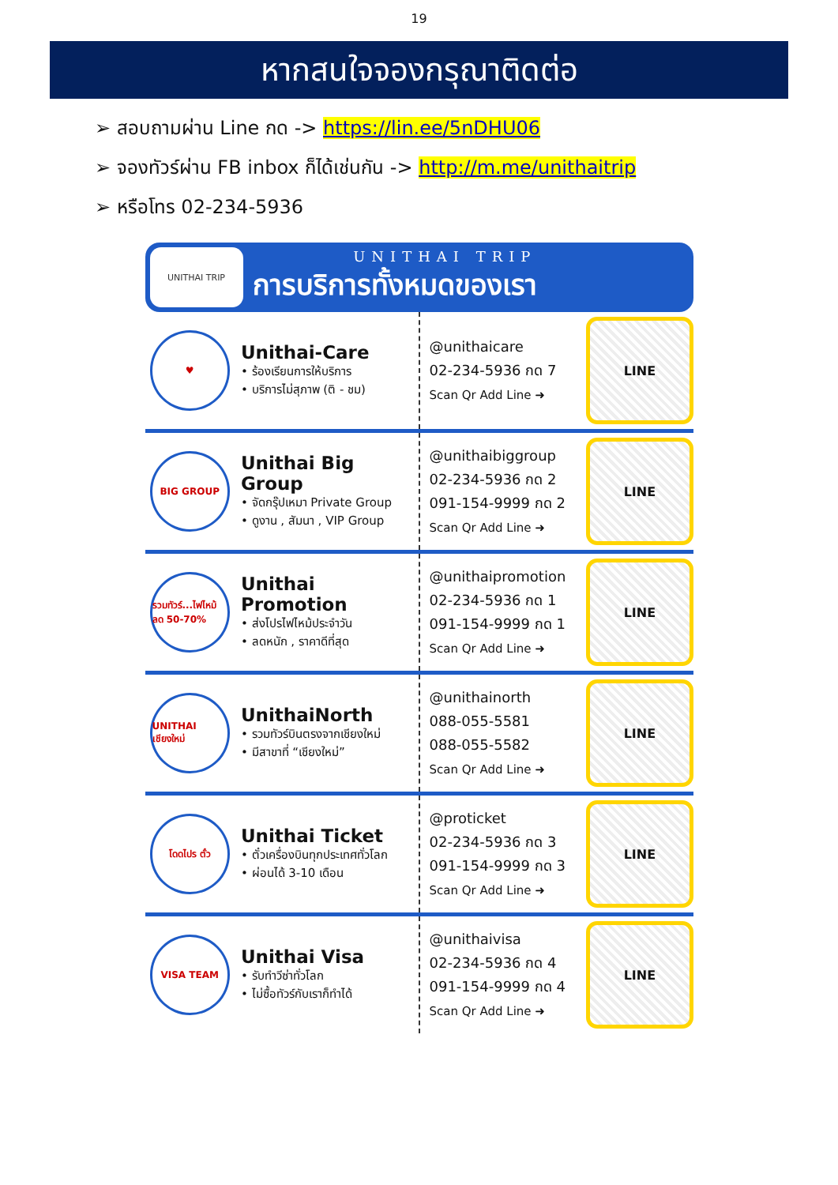19
หากสนใจจองกรุณาติดต่อ
➢ สอบถามผ่าน Line กด -> https://lin.ee/5nDHU06
➢ จองทัวร์ผ่าน FB inbox ก็ได้เช่นกัน -> http://m.me/unithaitrip
➢ หรือโทร 02-234-5936
UNITHAI TRIP
UNITHAI TRIP
การบริการทั้งหมดของเรา
♥
Unithai-Care
• ร้องเรียนการให้บริการ
• บริการไม่สุภาพ (ติ - ชม)
@unithaicare
02-234-5936 กด 7
Scan Qr Add Line ➜
LINE
BIG GROUP
Unithai Big Group
• จัดกรุ๊ปเหมา Private Group
• ดูงาน , สัมนา , VIP Group
@unithaibiggroup
02-234-5936 กด 2
091-154-9999 กด 2
Scan Qr Add Line ➜
LINE
รวมทัวร์...ไฟไหม้ ลด 50-70%
Unithai Promotion
• ส่งโปรไฟไหม้ประจำวัน
• ลดหนัก , ราคาดีที่สุด
@unithaipromotion
02-234-5936 กด 1
091-154-9999 กด 1
Scan Qr Add Line ➜
LINE
UNITHAI เชียงใหม่
UnithaiNorth
• รวมทัวร์บินตรงจากเชียงใหม่
• มีสาขาที่ “เชียงใหม่”
@unithainorth
088-055-5581
088-055-5582
Scan Qr Add Line ➜
LINE
โดดไปร ตั๋ว
Unithai Ticket
• ตั๋วเครื่องบินทุกประเทศทั่วโลก
• ผ่อนได้ 3-10 เดือน
@proticket
02-234-5936 กด 3
091-154-9999 กด 3
Scan Qr Add Line ➜
LINE
VISA TEAM
Unithai Visa
• รับทำวีซ่าทั่วโลก
• ไม่ซื้อทัวร์กับเราก็ทำได้
@unithaivisa
02-234-5936 กด 4
091-154-9999 กด 4
Scan Qr Add Line ➜
LINE